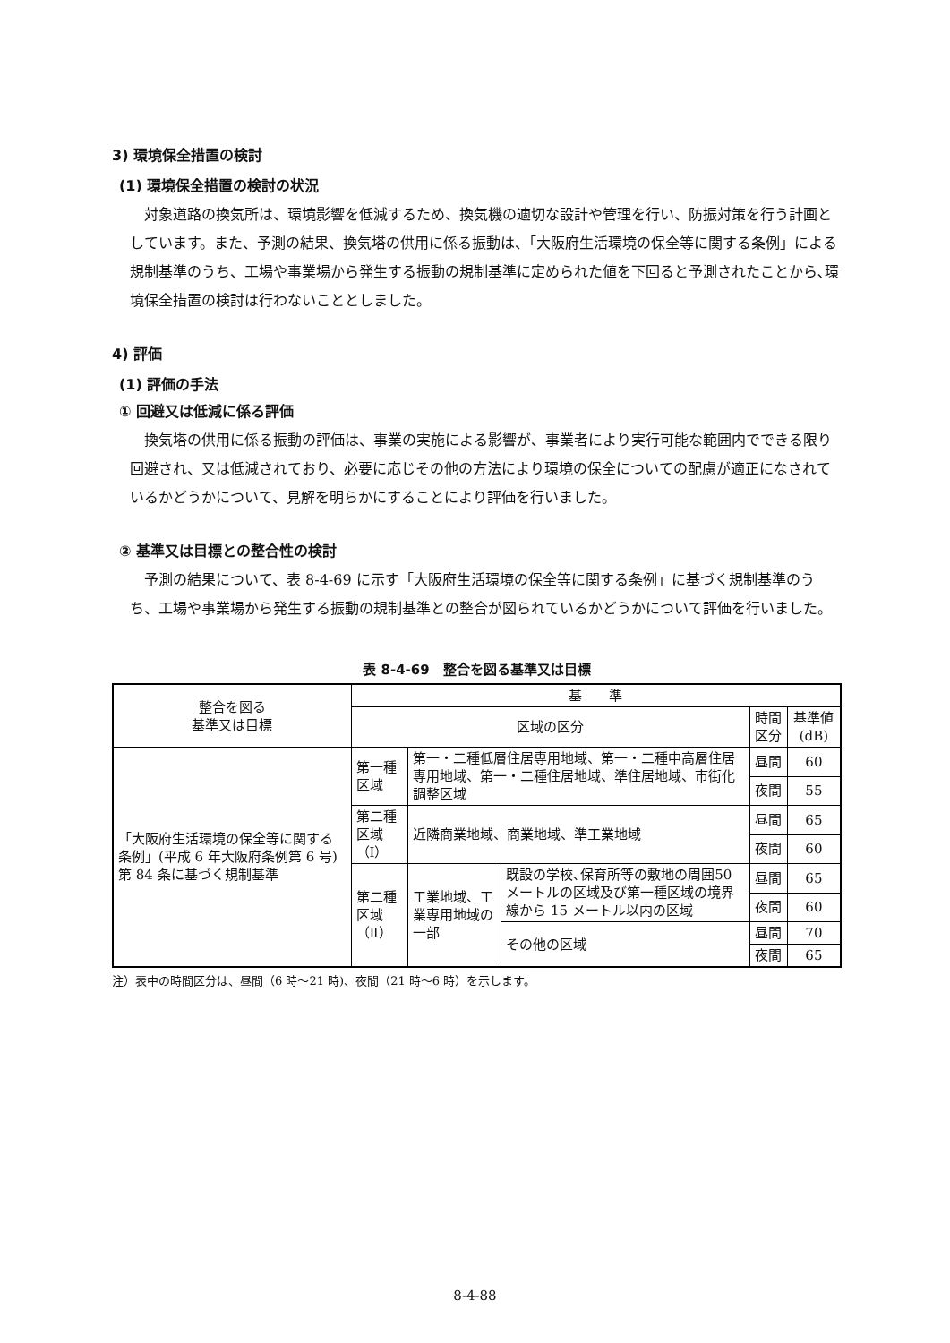3) 環境保全措置の検討
(1) 環境保全措置の検討の状況
対象道路の換気所は、環境影響を低減するため、換気機の適切な設計や管理を行い、防振対策を行う計画としています。また、予測の結果、換気塔の供用に係る振動は、「大阪府生活環境の保全等に関する条例」による規制基準のうち、工場や事業場から発生する振動の規制基準に定められた値を下回ると予測されたことから､環境保全措置の検討は行わないこととしました。
4) 評価
(1) 評価の手法
① 回避又は低減に係る評価
換気塔の供用に係る振動の評価は、事業の実施による影響が、事業者により実行可能な範囲内でできる限り回避され、又は低減されており、必要に応じその他の方法により環境の保全についての配慮が適正になされているかどうかについて、見解を明らかにすることにより評価を行いました。
② 基準又は目標との整合性の検討
予測の結果について、表 8-4-69 に示す「大阪府生活環境の保全等に関する条例」に基づく規制基準のうち、工場や事業場から発生する振動の規制基準との整合が図られているかどうかについて評価を行いました。
表 8-4-69　整合を図る基準又は目標
| 整合を図る 基準又は目標 | 基 準 | | | | |
| --- | --- | --- | --- | --- | --- |
| | 区域の区分 | | | 時間区分 | 基準値(dB) |
| 「大阪府生活環境の保全等に関する条例」(平成 6 年大阪府条例第 6 号) 第 84 条に基づく規制基準 | 第一種区域 | 第一・二種低層住居専用地域、第一・二種中高層住居専用地域、第一・二種住居地域、準住居地域、市街化調整区域 | | 昼間 | 60 |
| | | | | 夜間 | 55 |
| | 第二種区域 （Ⅰ） | 近隣商業地域、商業地域、準工業地域 | | 昼間 | 65 |
| | | | | 夜間 | 60 |
| | 第二種区域 （Ⅱ） | 工業地域、工業専用地域の一部 | 既設の学校､保育所等の敷地の周囲50メートルの区域及び第一種区域の境界線から 15 メートル以内の区域 | 昼間 | 65 |
| | | | | 夜間 | 60 |
| | | | その他の区域 | 昼間 | 70 |
| | | | | 夜間 | 65 |
注）表中の時間区分は、昼間（6 時～21 時)、夜間（21 時～6 時）を示します。
8-4-88